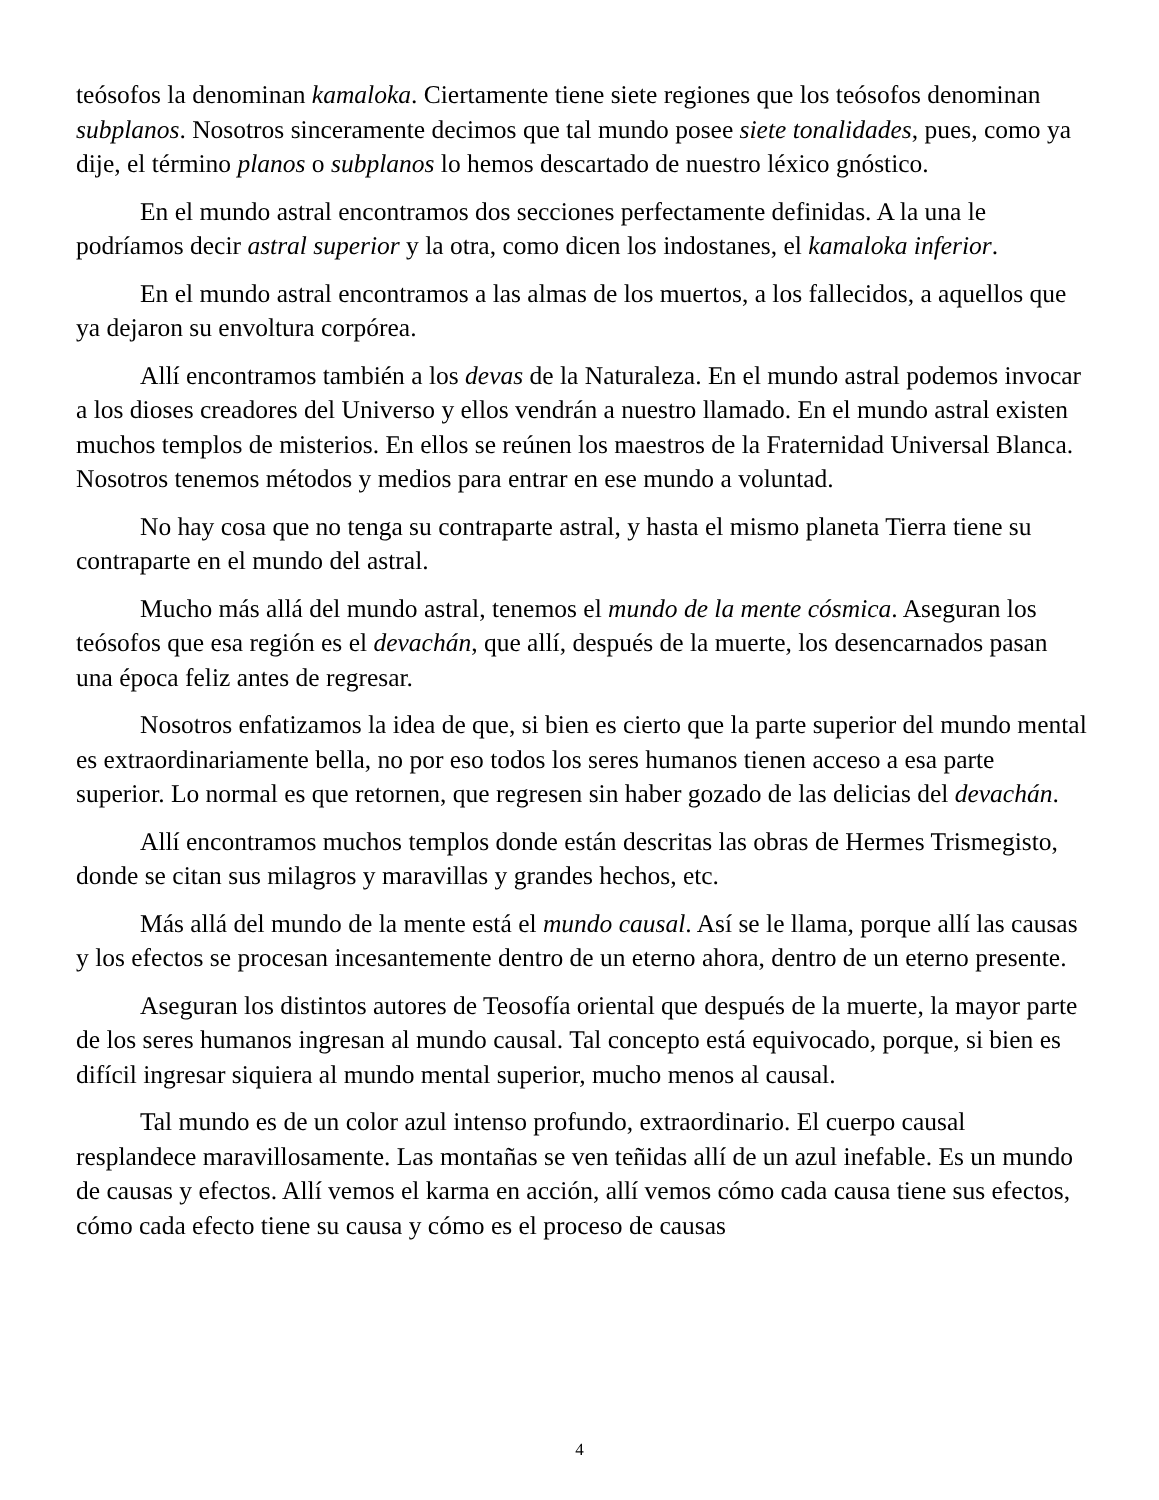teósofos la denominan kamaloka. Ciertamente tiene siete regiones que los teósofos denominan subplanos. Nosotros sinceramente decimos que tal mundo posee siete tonalidades, pues, como ya dije, el término planos o subplanos lo hemos descartado de nuestro léxico gnóstico.
En el mundo astral encontramos dos secciones perfectamente definidas. A la una le podríamos decir astral superior y la otra, como dicen los indostanes, el kamaloka inferior.
En el mundo astral encontramos a las almas de los muertos, a los fallecidos, a aquellos que ya dejaron su envoltura corpórea.
Allí encontramos también a los devas de la Naturaleza. En el mundo astral podemos invocar a los dioses creadores del Universo y ellos vendrán a nuestro llamado. En el mundo astral existen muchos templos de misterios. En ellos se reúnen los maestros de la Fraternidad Universal Blanca. Nosotros tenemos métodos y medios para entrar en ese mundo a voluntad.
No hay cosa que no tenga su contraparte astral, y hasta el mismo planeta Tierra tiene su contraparte en el mundo del astral.
Mucho más allá del mundo astral, tenemos el mundo de la mente cósmica. Aseguran los teósofos que esa región es el devachán, que allí, después de la muerte, los desencarnados pasan una época feliz antes de regresar.
Nosotros enfatizamos la idea de que, si bien es cierto que la parte superior del mundo mental es extraordinariamente bella, no por eso todos los seres humanos tienen acceso a esa parte superior. Lo normal es que retornen, que regresen sin haber gozado de las delicias del devachán.
Allí encontramos muchos templos donde están descritas las obras de Hermes Trismegisto, donde se citan sus milagros y maravillas y grandes hechos, etc.
Más allá del mundo de la mente está el mundo causal. Así se le llama, porque allí las causas y los efectos se procesan incesantemente dentro de un eterno ahora, dentro de un eterno presente.
Aseguran los distintos autores de Teosofía oriental que después de la muerte, la mayor parte de los seres humanos ingresan al mundo causal. Tal concepto está equivocado, porque, si bien es difícil ingresar siquiera al mundo mental superior, mucho menos al causal.
Tal mundo es de un color azul intenso profundo, extraordinario. El cuerpo causal resplandece maravillosamente. Las montañas se ven teñidas allí de un azul inefable. Es un mundo de causas y efectos. Allí vemos el karma en acción, allí vemos cómo cada causa tiene sus efectos, cómo cada efecto tiene su causa y cómo es el proceso de causas
4